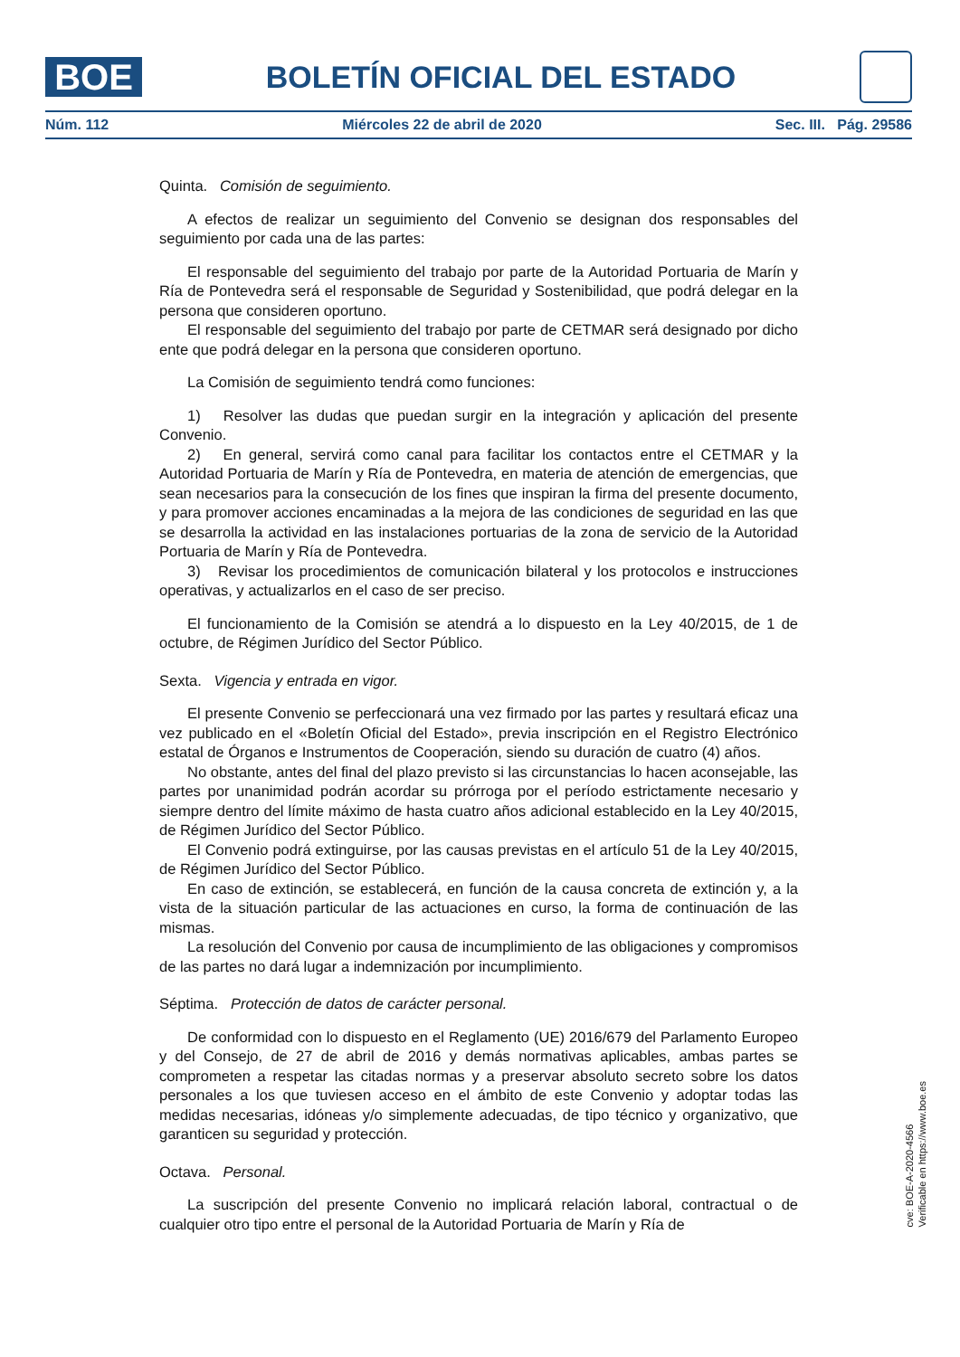BOE
BOLETÍN OFICIAL DEL ESTADO
Núm. 112 Miércoles 22 de abril de 2020 Sec. III. Pág. 29586
Quinta. Comisión de seguimiento.
A efectos de realizar un seguimiento del Convenio se designan dos responsables del seguimiento por cada una de las partes:
El responsable del seguimiento del trabajo por parte de la Autoridad Portuaria de Marín y Ría de Pontevedra será el responsable de Seguridad y Sostenibilidad, que podrá delegar en la persona que consideren oportuno.
El responsable del seguimiento del trabajo por parte de CETMAR será designado por dicho ente que podrá delegar en la persona que consideren oportuno.
La Comisión de seguimiento tendrá como funciones:
1) Resolver las dudas que puedan surgir en la integración y aplicación del presente Convenio.
2) En general, servirá como canal para facilitar los contactos entre el CETMAR y la Autoridad Portuaria de Marín y Ría de Pontevedra, en materia de atención de emergencias, que sean necesarios para la consecución de los fines que inspiran la firma del presente documento, y para promover acciones encaminadas a la mejora de las condiciones de seguridad en las que se desarrolla la actividad en las instalaciones portuarias de la zona de servicio de la Autoridad Portuaria de Marín y Ría de Pontevedra.
3) Revisar los procedimientos de comunicación bilateral y los protocolos e instrucciones operativas, y actualizarlos en el caso de ser preciso.
El funcionamiento de la Comisión se atendrá a lo dispuesto en la Ley 40/2015, de 1 de octubre, de Régimen Jurídico del Sector Público.
Sexta. Vigencia y entrada en vigor.
El presente Convenio se perfeccionará una vez firmado por las partes y resultará eficaz una vez publicado en el «Boletín Oficial del Estado», previa inscripción en el Registro Electrónico estatal de Órganos e Instrumentos de Cooperación, siendo su duración de cuatro (4) años.
No obstante, antes del final del plazo previsto si las circunstancias lo hacen aconsejable, las partes por unanimidad podrán acordar su prórroga por el período estrictamente necesario y siempre dentro del límite máximo de hasta cuatro años adicional establecido en la Ley 40/2015, de Régimen Jurídico del Sector Público.
El Convenio podrá extinguirse, por las causas previstas en el artículo 51 de la Ley 40/2015, de Régimen Jurídico del Sector Público.
En caso de extinción, se establecerá, en función de la causa concreta de extinción y, a la vista de la situación particular de las actuaciones en curso, la forma de continuación de las mismas.
La resolución del Convenio por causa de incumplimiento de las obligaciones y compromisos de las partes no dará lugar a indemnización por incumplimiento.
Séptima. Protección de datos de carácter personal.
De conformidad con lo dispuesto en el Reglamento (UE) 2016/679 del Parlamento Europeo y del Consejo, de 27 de abril de 2016 y demás normativas aplicables, ambas partes se comprometen a respetar las citadas normas y a preservar absoluto secreto sobre los datos personales a los que tuviesen acceso en el ámbito de este Convenio y adoptar todas las medidas necesarias, idóneas y/o simplemente adecuadas, de tipo técnico y organizativo, que garanticen su seguridad y protección.
Octava. Personal.
La suscripción del presente Convenio no implicará relación laboral, contractual o de cualquier otro tipo entre el personal de la Autoridad Portuaria de Marín y Ría de
cve: BOE-A-2020-4566
Verificable en https://www.boe.es